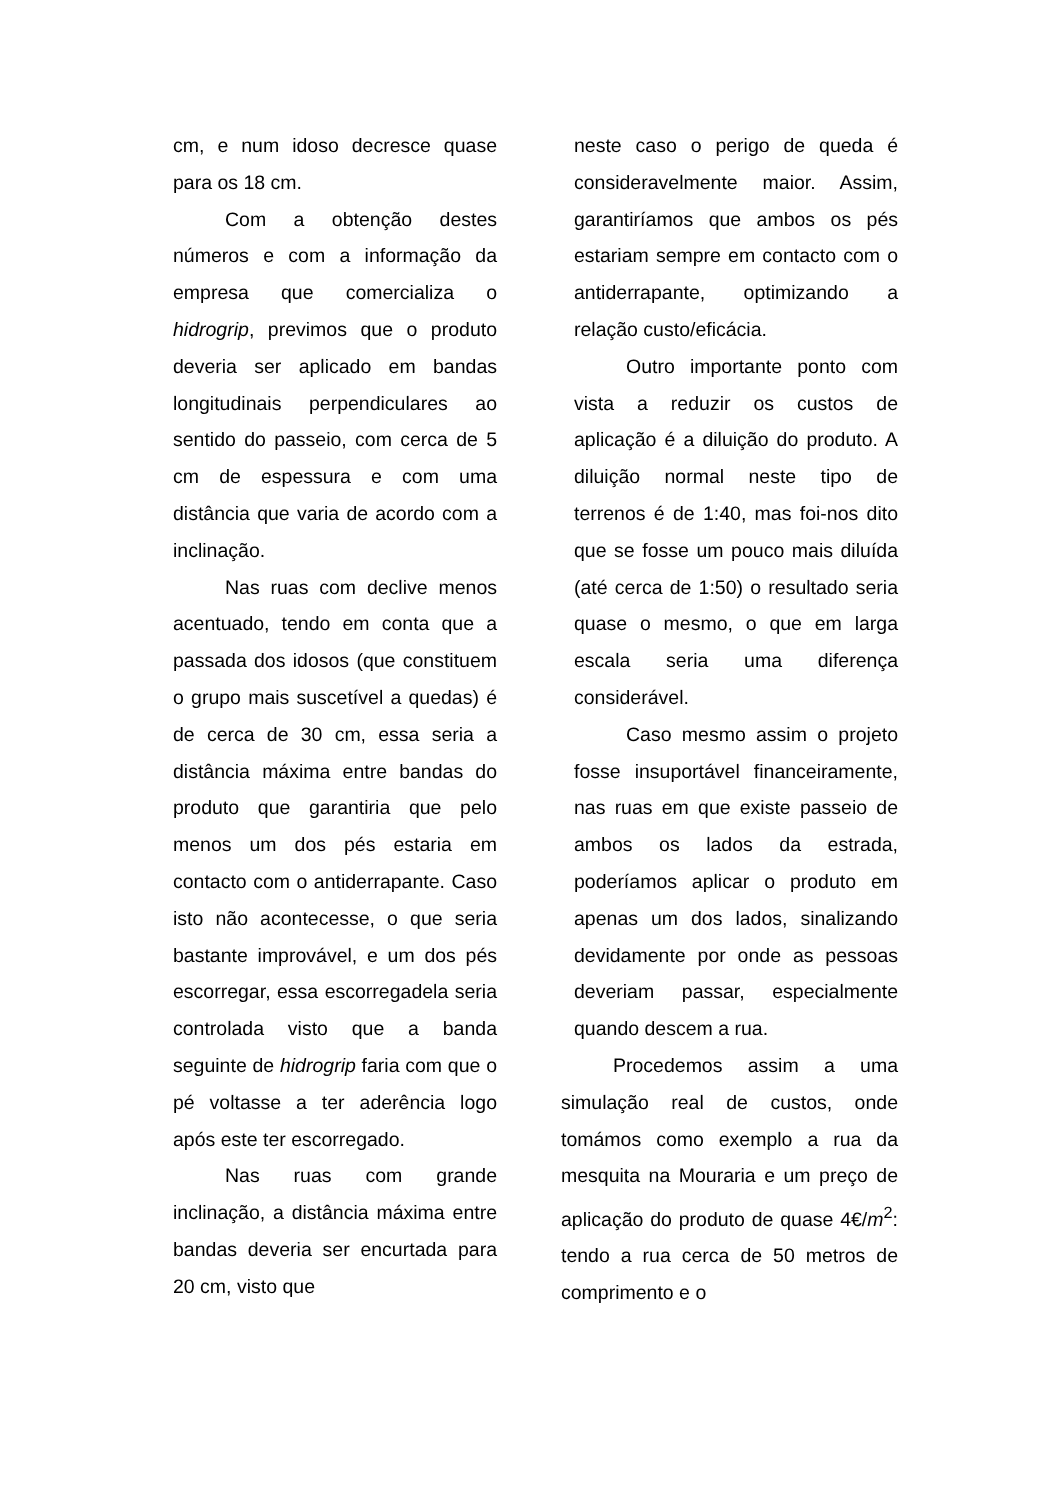cm, e num idoso decresce quase para os 18 cm.
Com a obtenção destes números e com a informação da empresa que comercializa o hidrogrip, previmos que o produto deveria ser aplicado em bandas longitudinais perpendiculares ao sentido do passeio, com cerca de 5 cm de espessura e com uma distância que varia de acordo com a inclinação.
Nas ruas com declive menos acentuado, tendo em conta que a passada dos idosos (que constituem o grupo mais suscetível a quedas) é de cerca de 30 cm, essa seria a distância máxima entre bandas do produto que garantiria que pelo menos um dos pés estaria em contacto com o antiderrapante. Caso isto não acontecesse, o que seria bastante improvável, e um dos pés escorregar, essa escorregadela seria controlada visto que a banda seguinte de hidrogrip faria com que o pé voltasse a ter aderência logo após este ter escorregado.
Nas ruas com grande inclinação, a distância máxima entre bandas deveria ser encurtada para 20 cm, visto que
neste caso o perigo de queda é consideravelmente maior. Assim, garantiríamos que ambos os pés estariam sempre em contacto com o antiderrapante, optimizando a relação custo/eficácia.
Outro importante ponto com vista a reduzir os custos de aplicação é a diluição do produto. A diluição normal neste tipo de terrenos é de 1:40, mas foi-nos dito que se fosse um pouco mais diluída (até cerca de 1:50) o resultado seria quase o mesmo, o que em larga escala seria uma diferença considerável.
Caso mesmo assim o projeto fosse insuportável financeiramente, nas ruas em que existe passeio de ambos os lados da estrada, poderíamos aplicar o produto em apenas um dos lados, sinalizando devidamente por onde as pessoas deveriam passar, especialmente quando descem a rua.
Procedemos assim a uma simulação real de custos, onde tomámos como exemplo a rua da mesquita na Mouraria e um preço de aplicação do produto de quase 4€/m<sup>2</sup>: tendo a rua cerca de 50 metros de comprimento e o